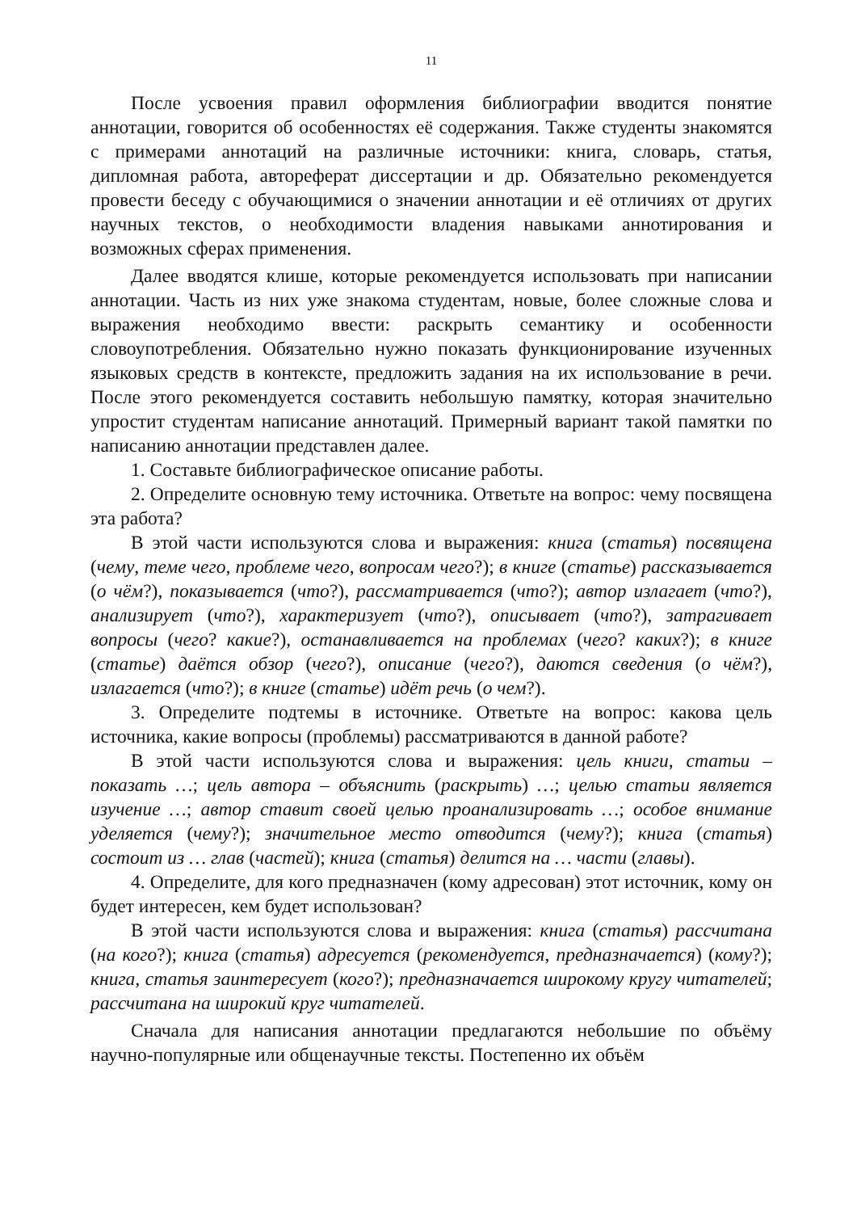11
После усвоения правил оформления библиографии вводится понятие аннотации, говорится об особенностях её содержания. Также студенты знакомятся с примерами аннотаций на различные источники: книга, словарь, статья, дипломная работа, автореферат диссертации и др. Обязательно рекомендуется провести беседу с обучающимися о значении аннотации и её отличиях от других научных текстов, о необходимости владения навыками аннотирования и возможных сферах применения.
Далее вводятся клише, которые рекомендуется использовать при написании аннотации. Часть из них уже знакома студентам, новые, более сложные слова и выражения необходимо ввести: раскрыть семантику и особенности словоупотребления. Обязательно нужно показать функционирование изученных языковых средств в контексте, предложить задания на их использование в речи. После этого рекомендуется составить небольшую памятку, которая значительно упростит студентам написание аннотаций. Примерный вариант такой памятки по написанию аннотации представлен далее.
1. Составьте библиографическое описание работы.
2. Определите основную тему источника. Ответьте на вопрос: чему посвящена эта работа?
В этой части используются слова и выражения: книга (статья) посвящена (чему, теме чего, проблеме чего, вопросам чего?); в книге (статье) рассказывается (о чём?), показывается (что?), рассматривается (что?); автор излагает (что?), анализирует (что?), характеризует (что?), описывает (что?), затрагивает вопросы (чего? какие?), останавливается на проблемах (чего? каких?); в книге (статье) даётся обзор (чего?), описание (чего?), даются сведения (о чём?), излагается (что?); в книге (статье) идёт речь (о чем?).
3. Определите подтемы в источнике. Ответьте на вопрос: какова цель источника, какие вопросы (проблемы) рассматриваются в данной работе?
В этой части используются слова и выражения: цель книги, статьи – показать …; цель автора – объяснить (раскрыть) …; целью статьи является изучение …; автор ставит своей целью проанализировать …; особое внимание уделяется (чему?); значительное место отводится (чему?); книга (статья) состоит из … глав (частей); книга (статья) делится на … части (главы).
4. Определите, для кого предназначен (кому адресован) этот источник, кому он будет интересен, кем будет использован?
В этой части используются слова и выражения: книга (статья) рассчитана (на кого?); книга (статья) адресуется (рекомендуется, предназначается) (кому?); книга, статья заинтересует (кого?); предназначается широкому кругу читателей; рассчитана на широкий круг читателей.
Сначала для написания аннотации предлагаются небольшие по объёму научно-популярные или общенаучные тексты. Постепенно их объём